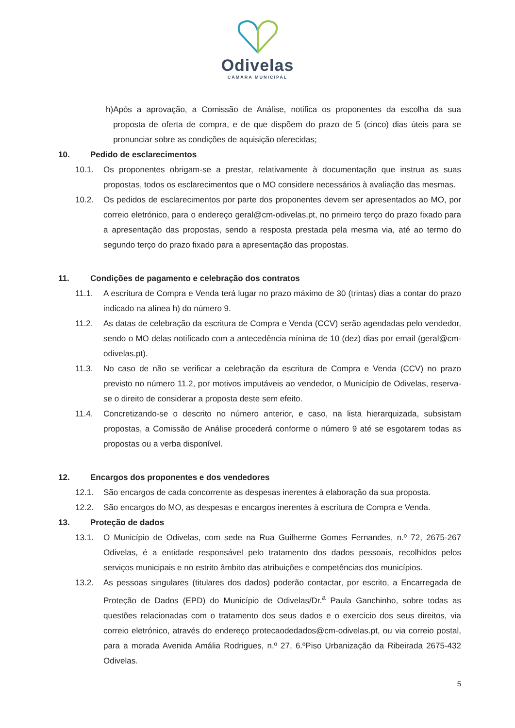Odivelas
CÂMARA MUNICIPAL
h) Após a aprovação, a Comissão de Análise, notifica os proponentes da escolha da sua proposta de oferta de compra, e de que dispõem do prazo de 5 (cinco) dias úteis para se pronunciar sobre as condições de aquisição oferecidas;
10. Pedido de esclarecimentos
10.1. Os proponentes obrigam-se a prestar, relativamente à documentação que instrua as suas propostas, todos os esclarecimentos que o MO considere necessários à avaliação das mesmas.
10.2. Os pedidos de esclarecimentos por parte dos proponentes devem ser apresentados ao MO, por correio eletrónico, para o endereço geral@cm-odivelas.pt, no primeiro terço do prazo fixado para a apresentação das propostas, sendo a resposta prestada pela mesma via, até ao termo do segundo terço do prazo fixado para a apresentação das propostas.
11. Condições de pagamento e celebração dos contratos
11.1. A escritura de Compra e Venda terá lugar no prazo máximo de 30 (trintas) dias a contar do prazo indicado na alínea h) do número 9.
11.2. As datas de celebração da escritura de Compra e Venda (CCV) serão agendadas pelo vendedor, sendo o MO delas notificado com a antecedência mínima de 10 (dez) dias por email (geral@cm-odivelas.pt).
11.3. No caso de não se verificar a celebração da escritura de Compra e Venda (CCV) no prazo previsto no número 11.2, por motivos imputáveis ao vendedor, o Município de Odivelas, reserva-se o direito de considerar a proposta deste sem efeito.
11.4. Concretizando-se o descrito no número anterior, e caso, na lista hierarquizada, subsistam propostas, a Comissão de Análise procederá conforme o número 9 até se esgotarem todas as propostas ou a verba disponível.
12. Encargos dos proponentes e dos vendedores
12.1. São encargos de cada concorrente as despesas inerentes à elaboração da sua proposta.
12.2. São encargos do MO, as despesas e encargos inerentes à escritura de Compra e Venda.
13. Proteção de dados
13.1. O Município de Odivelas, com sede na Rua Guilherme Gomes Fernandes, n.º 72, 2675-267 Odivelas, é a entidade responsável pelo tratamento dos dados pessoais, recolhidos pelos serviços municipais e no estrito âmbito das atribuições e competências dos municípios.
13.2. As pessoas singulares (titulares dos dados) poderão contactar, por escrito, a Encarregada de Proteção de Dados (EPD) do Município de Odivelas/Dr.<sup>a</sup> Paula Ganchinho, sobre todas as questões relacionadas com o tratamento dos seus dados e o exercício dos seus direitos, via correio eletrónico, através do endereço protecaodedados@cm-odivelas.pt, ou via correio postal, para a morada Avenida Amália Rodrigues, n.º 27, 6.ºPiso Urbanização da Ribeirada 2675-432 Odivelas.
5